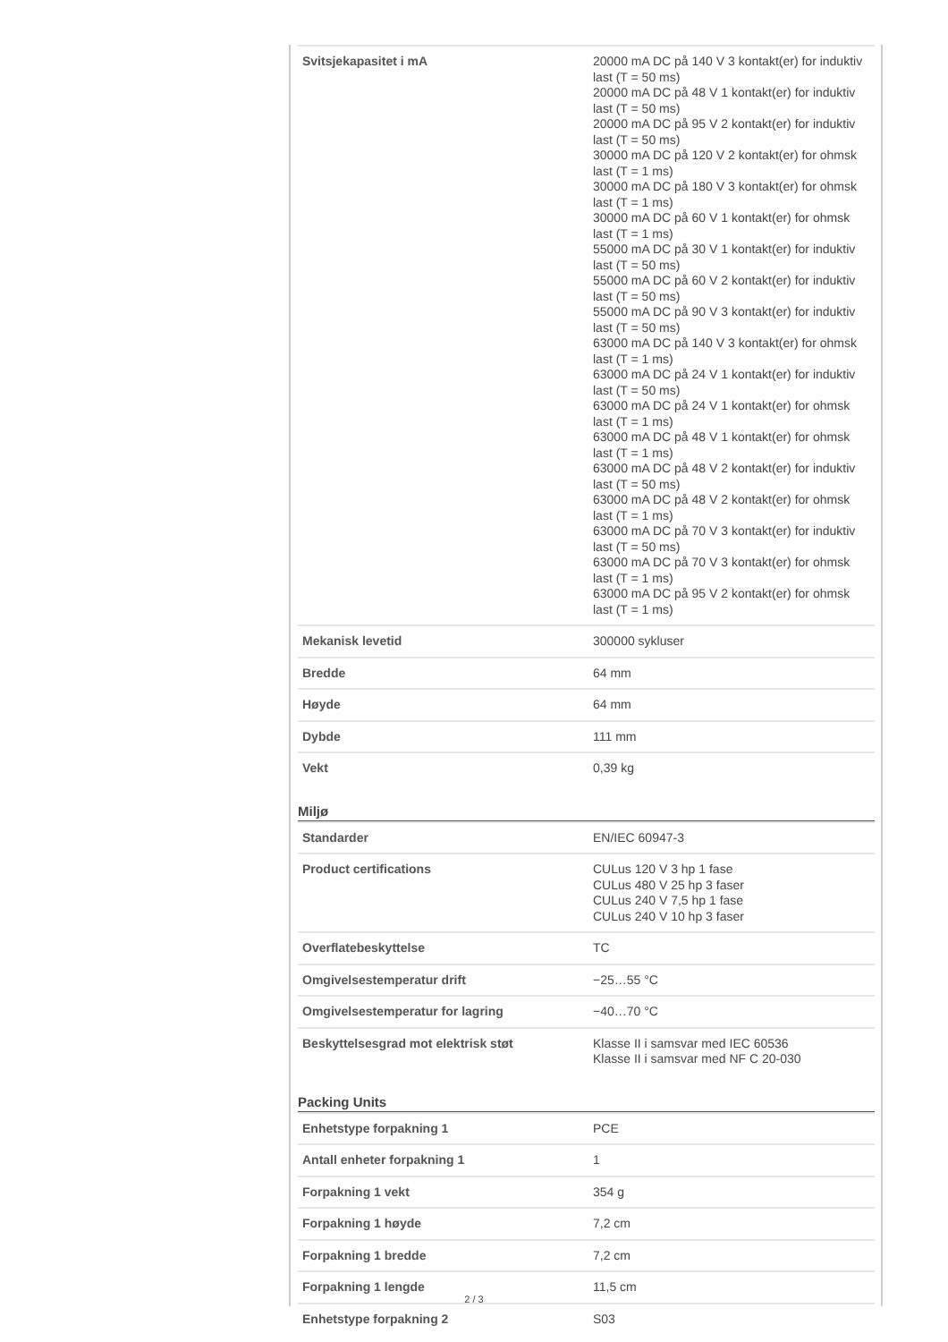| Svitsjekapasitet i mA | 20000 mA DC på 140 V 3 kontakt(er) for induktiv last (T = 50 ms) 20000 mA DC på 48 V 1 kontakt(er) for induktiv last (T = 50 ms) 20000 mA DC på 95 V 2 kontakt(er) for induktiv last (T = 50 ms) 30000 mA DC på 120 V 2 kontakt(er) for ohmsk last (T = 1 ms) 30000 mA DC på 180 V 3 kontakt(er) for ohmsk last (T = 1 ms) 30000 mA DC på 60 V 1 kontakt(er) for ohmsk last (T = 1 ms) 55000 mA DC på 30 V 1 kontakt(er) for induktiv last (T = 50 ms) 55000 mA DC på 60 V 2 kontakt(er) for induktiv last (T = 50 ms) 55000 mA DC på 90 V 3 kontakt(er) for induktiv last (T = 50 ms) 63000 mA DC på 140 V 3 kontakt(er) for ohmsk last (T = 1 ms) 63000 mA DC på 24 V 1 kontakt(er) for induktiv last (T = 50 ms) 63000 mA DC på 24 V 1 kontakt(er) for ohmsk last (T = 1 ms) 63000 mA DC på 48 V 1 kontakt(er) for ohmsk last (T = 1 ms) 63000 mA DC på 48 V 2 kontakt(er) for induktiv last (T = 50 ms) 63000 mA DC på 48 V 2 kontakt(er) for ohmsk last (T = 1 ms) 63000 mA DC på 70 V 3 kontakt(er) for induktiv last (T = 50 ms) 63000 mA DC på 70 V 3 kontakt(er) for ohmsk last (T = 1 ms) 63000 mA DC på 95 V 2 kontakt(er) for ohmsk last (T = 1 ms) |
| Mekanisk levetid | 300000 sykluser |
| Bredde | 64 mm |
| Høyde | 64 mm |
| Dybde | 111 mm |
| Vekt | 0,39 kg |
Miljø
| Standarder | EN/IEC 60947-3 |
| Product certifications | CULus 120 V 3 hp 1 fase CULus 480 V 25 hp 3 faser CULus 240 V 7,5 hp 1 fase CULus 240 V 10 hp 3 faser |
| Overflatebeskyttelse | TC |
| Omgivelsestemperatur drift | −25…55 °C |
| Omgivelsestemperatur for lagring | −40…70 °C |
| Beskyttelsesgrad mot elektrisk støt | Klasse II i samsvar med IEC 60536 Klasse II i samsvar med NF C 20-030 |
Packing Units
| Enhetstype forpakning 1 | PCE |
| Antall enheter forpakning 1 | 1 |
| Forpakning 1 vekt | 354 g |
| Forpakning 1 høyde | 7,2 cm |
| Forpakning 1 bredde | 7,2 cm |
| Forpakning 1 lengde | 11,5 cm |
| Enhetstype forpakning 2 | S03 |
2 / 3